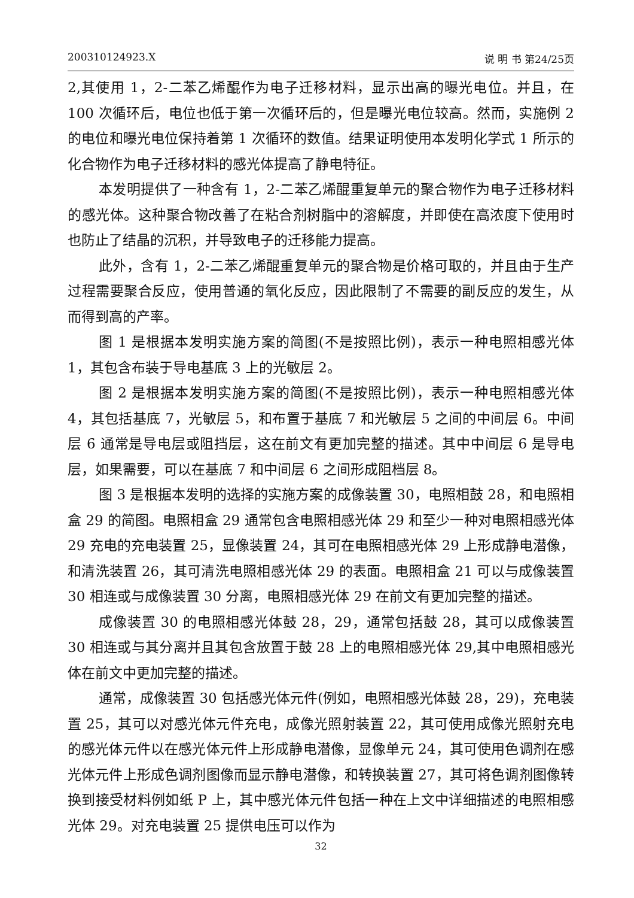200310124923.X 说 明 书 第24/25页
2,其使用 1，2-二苯乙烯醌作为电子迁移材料，显示出高的曝光电位。并且，在 100 次循环后，电位也低于第一次循环后的，但是曝光电位较高。然而，实施例 2 的电位和曝光电位保持着第 1 次循环的数值。结果证明使用本发明化学式 1 所示的化合物作为电子迁移材料的感光体提高了静电特征。
本发明提供了一种含有 1，2-二苯乙烯醌重复单元的聚合物作为电子迁移材料的感光体。这种聚合物改善了在粘合剂树脂中的溶解度，并即使在高浓度下使用时也防止了结晶的沉积，并导致电子的迁移能力提高。
此外，含有 1，2-二苯乙烯醌重复单元的聚合物是价格可取的，并且由于生产过程需要聚合反应，使用普通的氧化反应，因此限制了不需要的副反应的发生，从而得到高的产率。
图 1 是根据本发明实施方案的简图(不是按照比例)，表示一种电照相感光体 1，其包含布装于导电基底 3 上的光敏层 2。
图 2 是根据本发明实施方案的简图(不是按照比例)，表示一种电照相感光体 4，其包括基底 7，光敏层 5，和布置于基底 7 和光敏层 5 之间的中间层 6。中间层 6 通常是导电层或阻挡层，这在前文有更加完整的描述。其中中间层 6 是导电层，如果需要，可以在基底 7 和中间层 6 之间形成阻档层 8。
图 3 是根据本发明的选择的实施方案的成像装置 30，电照相鼓 28，和电照相盒 29 的简图。电照相盒 29 通常包含电照相感光体 29 和至少一种对电照相感光体 29 充电的充电装置 25，显像装置 24，其可在电照相感光体 29 上形成静电潜像，和清洗装置 26，其可清洗电照相感光体 29 的表面。电照相盒 21 可以与成像装置 30 相连或与成像装置 30 分离，电照相感光体 29 在前文有更加完整的描述。
成像装置 30 的电照相感光体鼓 28，29，通常包括鼓 28，其可以成像装置 30 相连或与其分离并且其包含放置于鼓 28 上的电照相感光体 29,其中电照相感光体在前文中更加完整的描述。
通常，成像装置 30 包括感光体元件(例如，电照相感光体鼓 28，29)，充电装置 25，其可以对感光体元件充电，成像光照射装置 22，其可使用成像光照射充电的感光体元件以在感光体元件上形成静电潜像，显像单元 24，其可使用色调剂在感光体元件上形成色调剂图像而显示静电潜像，和转换装置 27，其可将色调剂图像转换到接受材料例如纸 P 上，其中感光体元件包括一种在上文中详细描述的电照相感光体 29。对充电装置 25 提供电压可以作为
32